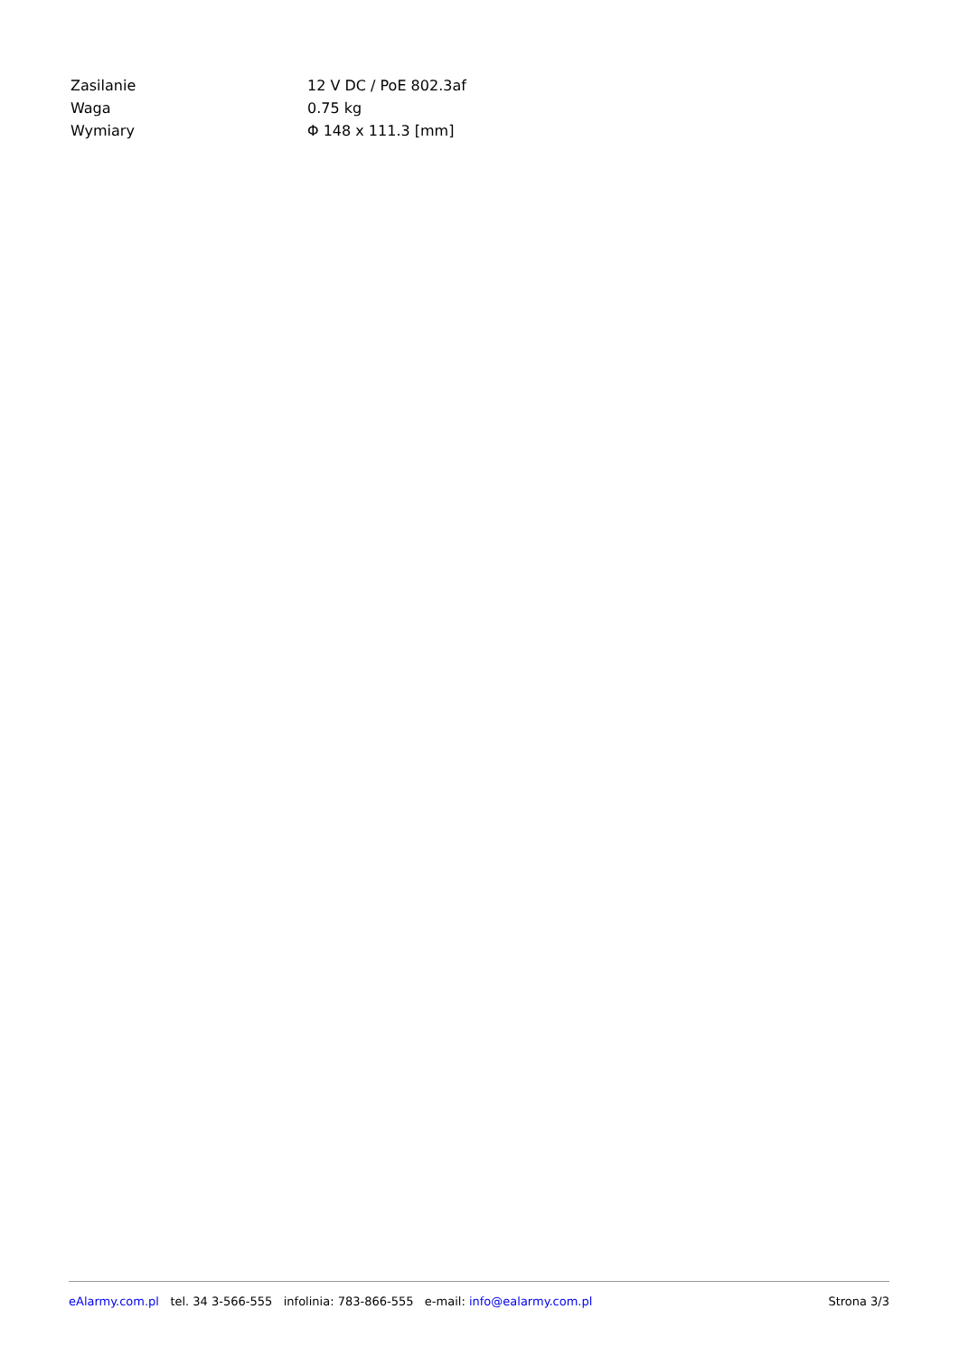| Zasilanie | 12 V DC / PoE 802.3af |
| Waga | 0.75 kg |
| Wymiary | Φ 148 x 111.3 [mm] |
eAlarmy.com.pl tel. 34 3-566-555 infolinia: 783-866-555 e-mail: info@ealarmy.com.pl Strona 3/3